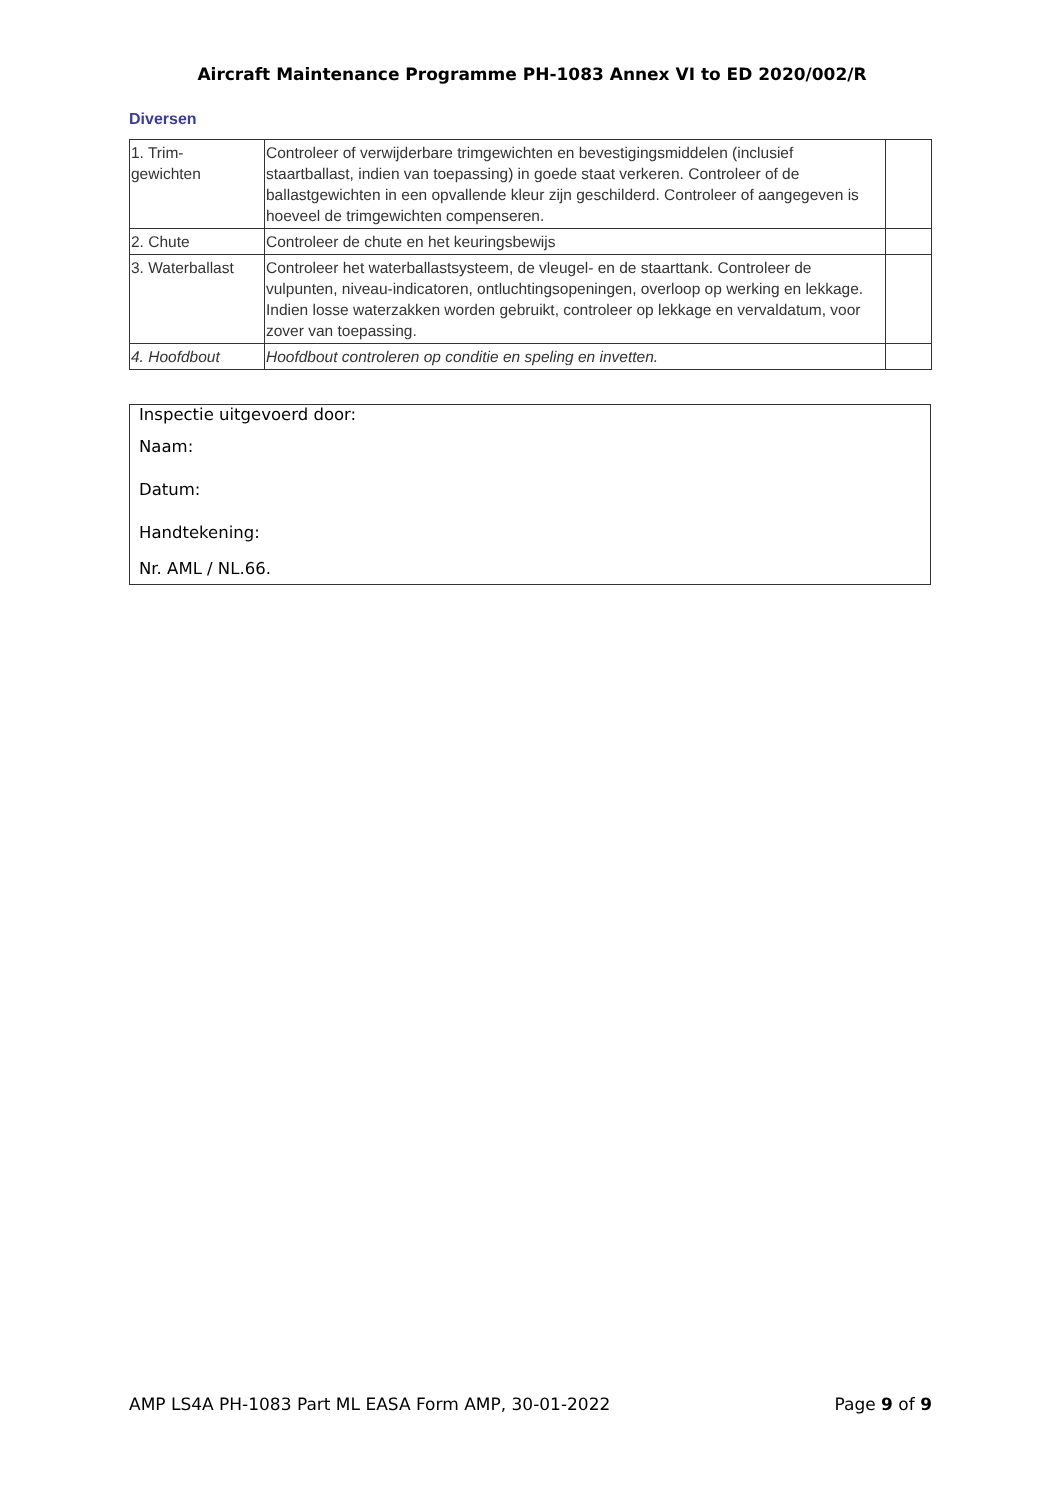Aircraft Maintenance Programme PH-1083 Annex VI to ED 2020/002/R
Diversen
| 1. Trim- gewichten | Controleer of verwijderbare trimgewichten en bevestigingsmiddelen (inclusief staartballast, indien van toepassing) in goede staat verkeren. Controleer of de ballastgewichten in een opvallende kleur zijn geschilderd. Controleer of aangegeven is hoeveel de trimgewichten compenseren. | |
| 2. Chute | Controleer de chute en het keuringsbewijs | |
| 3. Waterballast | Controleer het waterballastsysteem, de vleugel- en de staarttank. Controleer de vulpunten, niveau-indicatoren, ontluchtingsopeningen, overloop op werking en lekkage. Indien losse waterzakken worden gebruikt, controleer op lekkage en vervaldatum, voor zover van toepassing. | |
| 4. Hoofdbout | Hoofdbout controleren op conditie en speling en invetten. | |
Inspectie uitgevoerd door:
Naam:
Datum:
Handtekening:
Nr. AML / NL.66.
AMP LS4A PH-1083 Part ML EASA Form AMP, 30-01-2022 Page 9 of 9